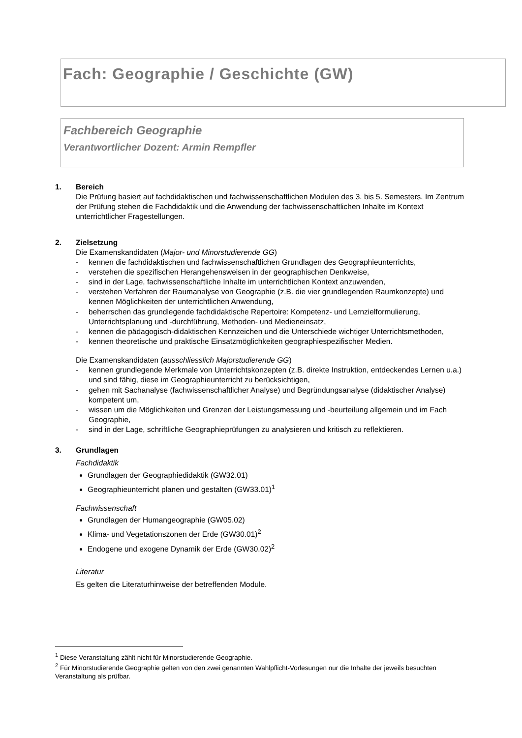Fach: Geographie / Geschichte (GW)
Fachbereich Geographie
Verantwortlicher Dozent: Armin Rempfler
1. Bereich
Die Prüfung basiert auf fachdidaktischen und fachwissenschaftlichen Modulen des 3. bis 5. Semesters. Im Zentrum der Prüfung stehen die Fachdidaktik und die Anwendung der fachwissenschaftlichen Inhalte im Kontext unterrichtlicher Fragestellungen.
2. Zielsetzung
Die Examenskandidaten (Major- und Minorstudierende GG)
- kennen die fachdidaktischen und fachwissenschaftlichen Grundlagen des Geographieunterrichts,
- verstehen die spezifischen Herangehensweisen in der geographischen Denkweise,
- sind in der Lage, fachwissenschaftliche Inhalte im unterrichtlichen Kontext anzuwenden,
- verstehen Verfahren der Raumanalyse von Geographie (z.B. die vier grundlegenden Raumkonzepte) und kennen Möglichkeiten der unterrichtlichen Anwendung,
- beherrschen das grundlegende fachdidaktische Repertoire: Kompetenz- und Lernzielformulierung, Unterrichtsplanung und -durchführung, Methoden- und Medieneinsatz,
- kennen die pädagogisch-didaktischen Kennzeichen und die Unterschiede wichtiger Unterrichtsmethoden,
- kennen theoretische und praktische Einsatzmöglichkeiten geographiespezifischer Medien.
Die Examenskandidaten (ausschliesslich Majorstudierende GG)
- kennen grundlegende Merkmale von Unterrichtskonzepten (z.B. direkte Instruktion, entdeckendes Lernen u.a.) und sind fähig, diese im Geographieunterricht zu berücksichtigen,
- gehen mit Sachanalyse (fachwissenschaftlicher Analyse) und Begründungsanalyse (didaktischer Analyse) kompetent um,
- wissen um die Möglichkeiten und Grenzen der Leistungsmessung und -beurteilung allgemein und im Fach Geographie,
- sind in der Lage, schriftliche Geographieprüfungen zu analysieren und kritisch zu reflektieren.
3. Grundlagen
Fachdidaktik
Grundlagen der Geographiedidaktik (GW32.01)
Geographieunterricht planen und gestalten (GW33.01)<sup>1</sup>
Fachwissenschaft
Grundlagen der Humangeographie (GW05.02)
Klima- und Vegetationszonen der Erde (GW30.01)<sup>2</sup>
Endogene und exogene Dynamik der Erde (GW30.02)<sup>2</sup>
Literatur
Es gelten die Literaturhinweise der betreffenden Module.
<sup>1</sup> Diese Veranstaltung zählt nicht für Minorstudierende Geographie.
<sup>2</sup> Für Minorstudierende Geographie gelten von den zwei genannten Wahlpflicht-Vorlesungen nur die Inhalte der jeweils besuchten Veranstaltung als prüfbar.